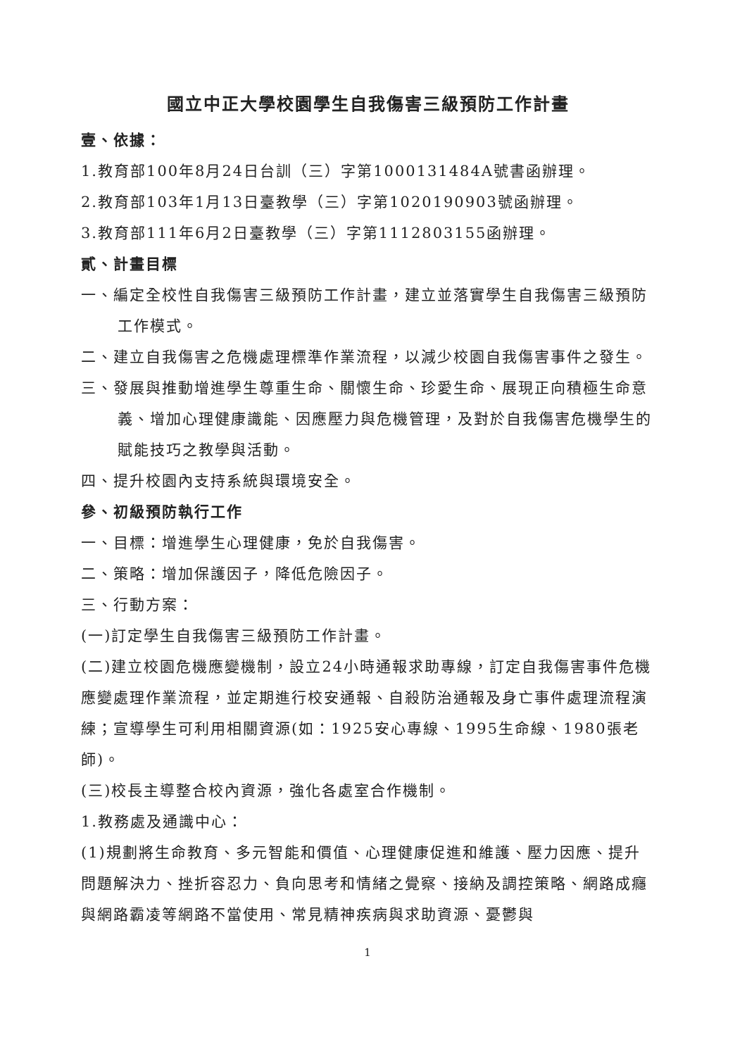國立中正大學校園學生自我傷害三級預防工作計畫
壹、依據：
1.教育部100年8月24日台訓（三）字第1000131484A號書函辦理。
2.教育部103年1月13日臺教學（三）字第1020190903號函辦理。
3.教育部111年6月2日臺教學（三）字第1112803155函辦理。
貳、計畫目標
一、編定全校性自我傷害三級預防工作計畫，建立並落實學生自我傷害三級預防工作模式。
二、建立自我傷害之危機處理標準作業流程，以減少校園自我傷害事件之發生。
三、發展與推動增進學生尊重生命、關懷生命、珍愛生命、展現正向積極生命意義、增加心理健康識能、因應壓力與危機管理，及對於自我傷害危機學生的賦能技巧之教學與活動。
四、提升校園內支持系統與環境安全。
參、初級預防執行工作
一、目標：增進學生心理健康，免於自我傷害。
二、策略：增加保護因子，降低危險因子。
三、行動方案：
(一)訂定學生自我傷害三級預防工作計畫。
(二)建立校園危機應變機制，設立24小時通報求助專線，訂定自我傷害事件危機應變處理作業流程，並定期進行校安通報、自殺防治通報及身亡事件處理流程演練；宣導學生可利用相關資源(如：1925安心專線、1995生命線、1980張老師)。
(三)校長主導整合校內資源，強化各處室合作機制。
1.教務處及通識中心：
(1)規劃將生命教育、多元智能和價值、心理健康促進和維護、壓力因應、提升問題解決力、挫折容忍力、負向思考和情緒之覺察、接納及調控策略、網路成癮與網路霸凌等網路不當使用、常見精神疾病與求助資源、憂鬱與
1